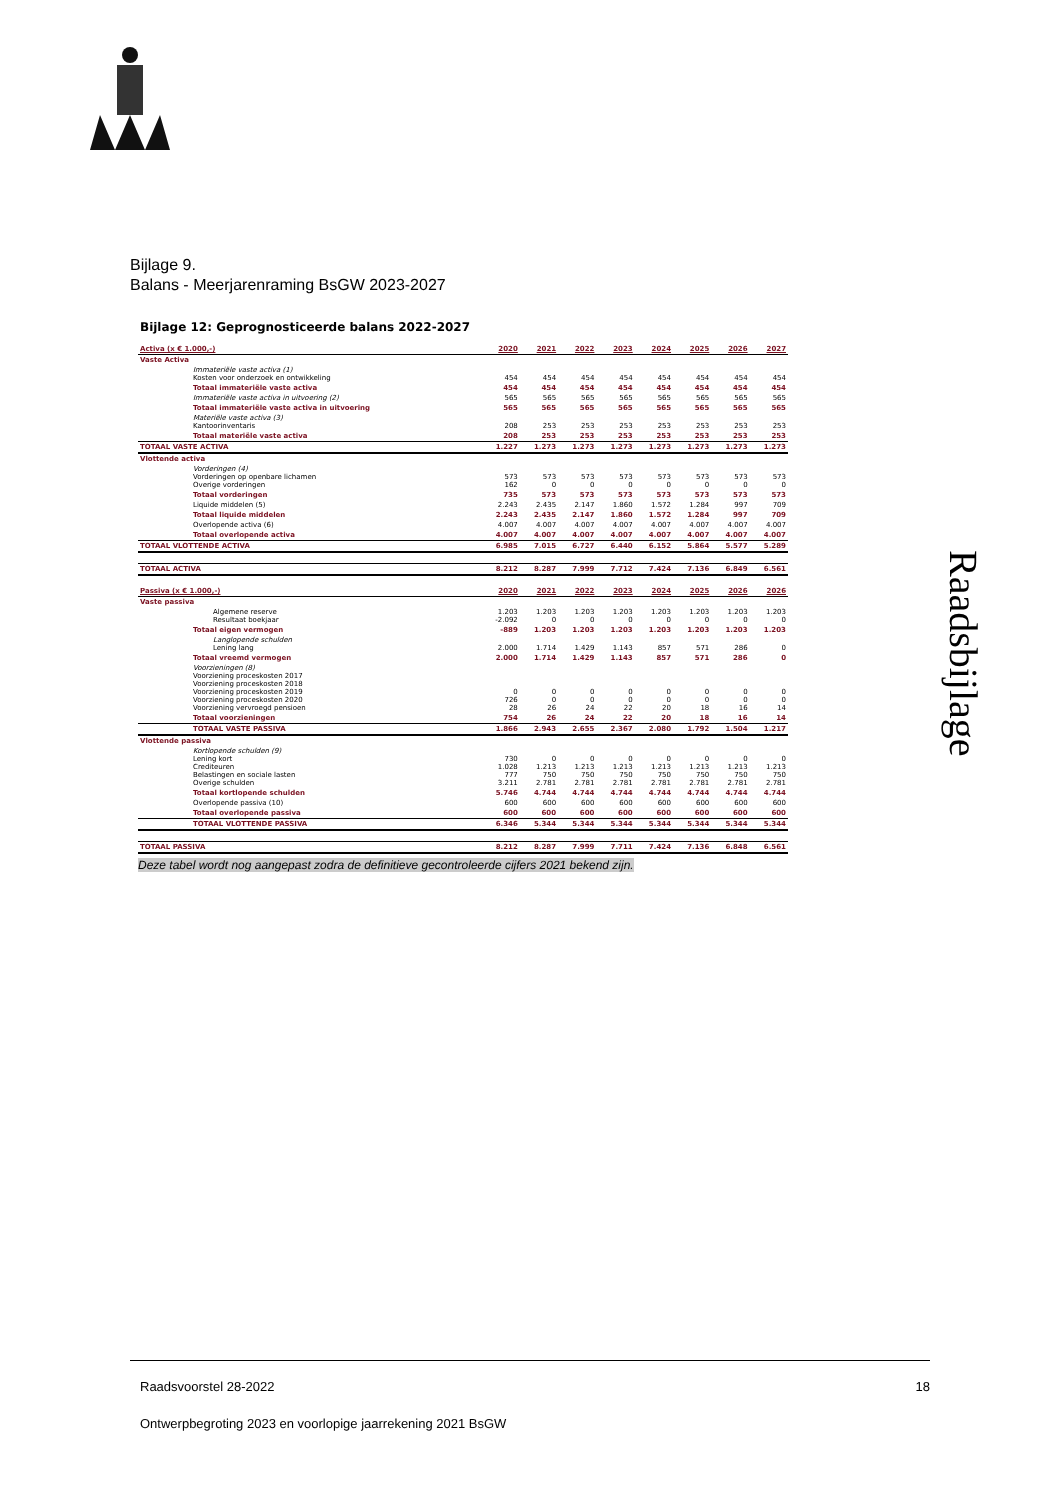Bijlage 9.
Balans - Meerjarenraming BsGW 2023-2027
Raadsbijlage
Bijlage 12: Geprognosticeerde balans 2022-2027
| Activa (x € 1.000,-) | 2020 | 2021 | 2022 | 2023 | 2024 | 2025 | 2026 | 2027 |
| --- | --- | --- | --- | --- | --- | --- | --- | --- |
| Vaste Activa | | | | | | | | |
| Immateriële vaste activa (1) Kosten voor onderzoek en ontwikkeling | 454 | 454 | 454 | 454 | 454 | 454 | 454 | 454 |
| Totaal immateriële vaste activa | 454 | 454 | 454 | 454 | 454 | 454 | 454 | 454 |
| Immateriële vaste activa in uitvoering (2) | 565 | 565 | 565 | 565 | 565 | 565 | 565 | 565 |
| Totaal immateriële vaste activa in uitvoering | 565 | 565 | 565 | 565 | 565 | 565 | 565 | 565 |
| Materiële vaste activa (3) Kantoorinventaris | 208 | 253 | 253 | 253 | 253 | 253 | 253 | 253 |
| Totaal materiële vaste activa | 208 | 253 | 253 | 253 | 253 | 253 | 253 | 253 |
| TOTAAL VASTE ACTIVA | 1.227 | 1.273 | 1.273 | 1.273 | 1.273 | 1.273 | 1.273 | 1.273 |
| Vlottende activa | | | | | | | | |
| Vorderingen (4) Vorderingen op openbare lichamen Overige vorderingen | 573 162 | 573 0 | 573 0 | 573 0 | 573 0 | 573 0 | 573 0 | 573 0 |
| Totaal vorderingen | 735 | 573 | 573 | 573 | 573 | 573 | 573 | 573 |
| Liquide middelen (5) | 2.243 | 2.435 | 2.147 | 1.860 | 1.572 | 1.284 | 997 | 709 |
| Totaal liquide middelen | 2.243 | 2.435 | 2.147 | 1.860 | 1.572 | 1.284 | 997 | 709 |
| Overlopende activa (6) | 4.007 | 4.007 | 4.007 | 4.007 | 4.007 | 4.007 | 4.007 | 4.007 |
| Totaal overlopende activa | 4.007 | 4.007 | 4.007 | 4.007 | 4.007 | 4.007 | 4.007 | 4.007 |
| TOTAAL VLOTTENDE ACTIVA | 6.985 | 7.015 | 6.727 | 6.440 | 6.152 | 5.864 | 5.577 | 5.289 |
| TOTAAL ACTIVA | 8.212 | 8.287 | 7.999 | 7.712 | 7.424 | 7.136 | 6.849 | 6.561 |
| Passiva (x € 1.000,-) | 2020 | 2021 | 2022 | 2023 | 2024 | 2025 | 2026 | 2026 |
| Vaste passiva | | | | | | | | |
| Algemene reserve Resultaat boekjaar | 1.203 -2.092 | 1.203 0 | 1.203 0 | 1.203 0 | 1.203 0 | 1.203 0 | 1.203 0 | 1.203 0 |
| Totaal eigen vermogen | -889 | 1.203 | 1.203 | 1.203 | 1.203 | 1.203 | 1.203 | 1.203 |
| Langlopende schulden Lening lang | 2.000 | 1.714 | 1.429 | 1.143 | 857 | 571 | 286 | 0 |
| Totaal vreemd vermogen | 2.000 | 1.714 | 1.429 | 1.143 | 857 | 571 | 286 | 0 |
| Voorzieningen (8) Voorziening proceskosten 2017 Voorziening proceskosten 2018 Voorziening proceskosten 2019 Voorziening proceskosten 2020 Voorziening vervroegd pensioen | 0 726 28 | 0 0 26 | 0 0 24 | 0 0 22 | 0 0 20 | 0 0 18 | 0 0 16 | 0 0 14 |
| Totaal voorzieningen | 754 | 26 | 24 | 22 | 20 | 18 | 16 | 14 |
| TOTAAL VASTE PASSIVA | 1.866 | 2.943 | 2.655 | 2.367 | 2.080 | 1.792 | 1.504 | 1.217 |
| Vlottende passiva | | | | | | | | |
| Kortlopende schulden (9) Lening kort Crediteuren Belastingen en sociale lasten Overige schulden | 730 1.028 777 3.211 | 0 1.213 750 2.781 | 0 1.213 750 2.781 | 0 1.213 750 2.781 | 0 1.213 750 2.781 | 0 1.213 750 2.781 | 0 1.213 750 2.781 | 0 1.213 750 2.781 |
| Totaal kortlopende schulden | 5.746 | 4.744 | 4.744 | 4.744 | 4.744 | 4.744 | 4.744 | 4.744 |
| Overlopende passiva (10) | 600 | 600 | 600 | 600 | 600 | 600 | 600 | 600 |
| Totaal overlopende passiva | 600 | 600 | 600 | 600 | 600 | 600 | 600 | 600 |
| TOTAAL VLOTTENDE PASSIVA | 6.346 | 5.344 | 5.344 | 5.344 | 5.344 | 5.344 | 5.344 | 5.344 |
| TOTAAL PASSIVA | 8.212 | 8.287 | 7.999 | 7.711 | 7.424 | 7.136 | 6.848 | 6.561 |
Deze tabel wordt nog aangepast zodra de definitieve gecontroleerde cijfers 2021 bekend zijn.
Raadsvoorstel 28-2022 18
Ontwerpbegroting 2023 en voorlopige jaarrekening 2021 BsGW